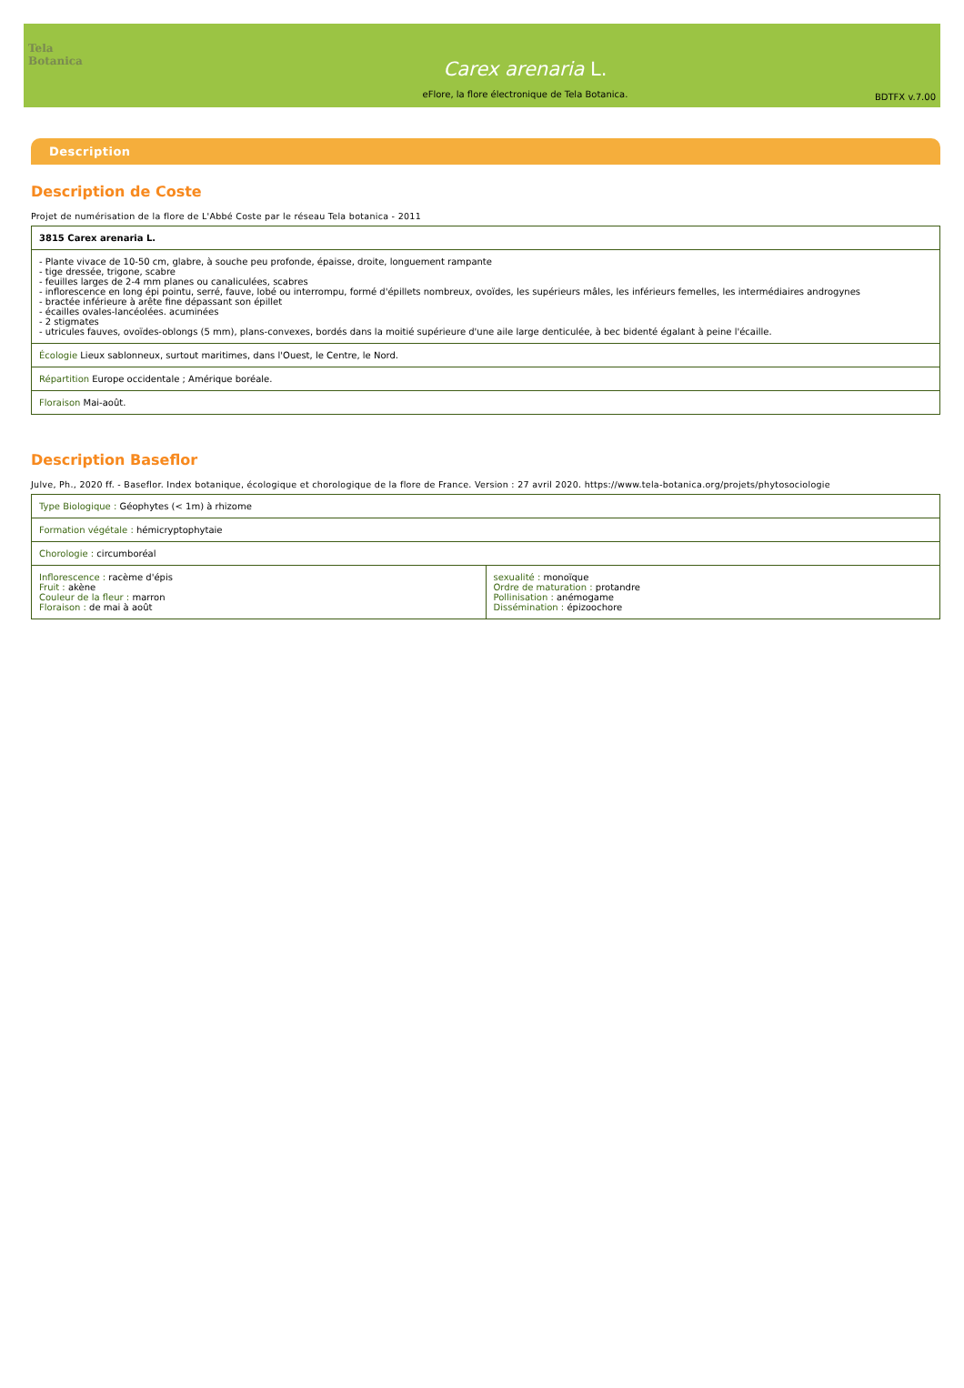Tela Botanica
Carex arenaria L.
eFlore, la flore électronique de Tela Botanica.
BDTFX v.7.00
Description
Description de Coste
Projet de numérisation de la flore de L'Abbé Coste par le réseau Tela botanica - 2011
| 3815 Carex arenaria L. |
| - Plante vivace de 10-50 cm, glabre, à souche peu profonde, épaisse, droite, longuement rampante - tige dressée, trigone, scabre - feuilles larges de 2-4 mm planes ou canaliculées, scabres - inflorescence en long épi pointu, serré, fauve, lobé ou interrompu, formé d'épillets nombreux, ovoïdes, les supérieurs mâles, les inférieurs femelles, les intermédiaires androgynes - bractée inférieure à arête fine dépassant son épillet - écailles ovales-lancéolées. acuminées - 2 stigmates - utricules fauves, ovoïdes-oblongs (5 mm), plans-convexes, bordés dans la moitié supérieure d'une aile large denticulée, à bec bidenté égalant à peine l'écaille. |
| Écologie Lieux sablonneux, surtout maritimes, dans l'Ouest, le Centre, le Nord. |
| Répartition Europe occidentale ; Amérique boréale. |
| Floraison Mai-août. |
Description Baseflor
Julve, Ph., 2020 ff. - Baseflor. Index botanique, écologique et chorologique de la flore de France. Version : 27 avril 2020. https://www.tela-botanica.org/projets/phytosociologie
| Type Biologique : Géophytes (< 1m) à rhizome | |
| Formation végétale : hémicryptophytaie | |
| Chorologie : circumboréal | |
| Inflorescence : racème d'épis Fruit : akène Couleur de la fleur : marron Floraison : de mai à août | sexualité : monoïque Ordre de maturation : protandre Pollinisation : anémogame Dissémination : épizoochore |